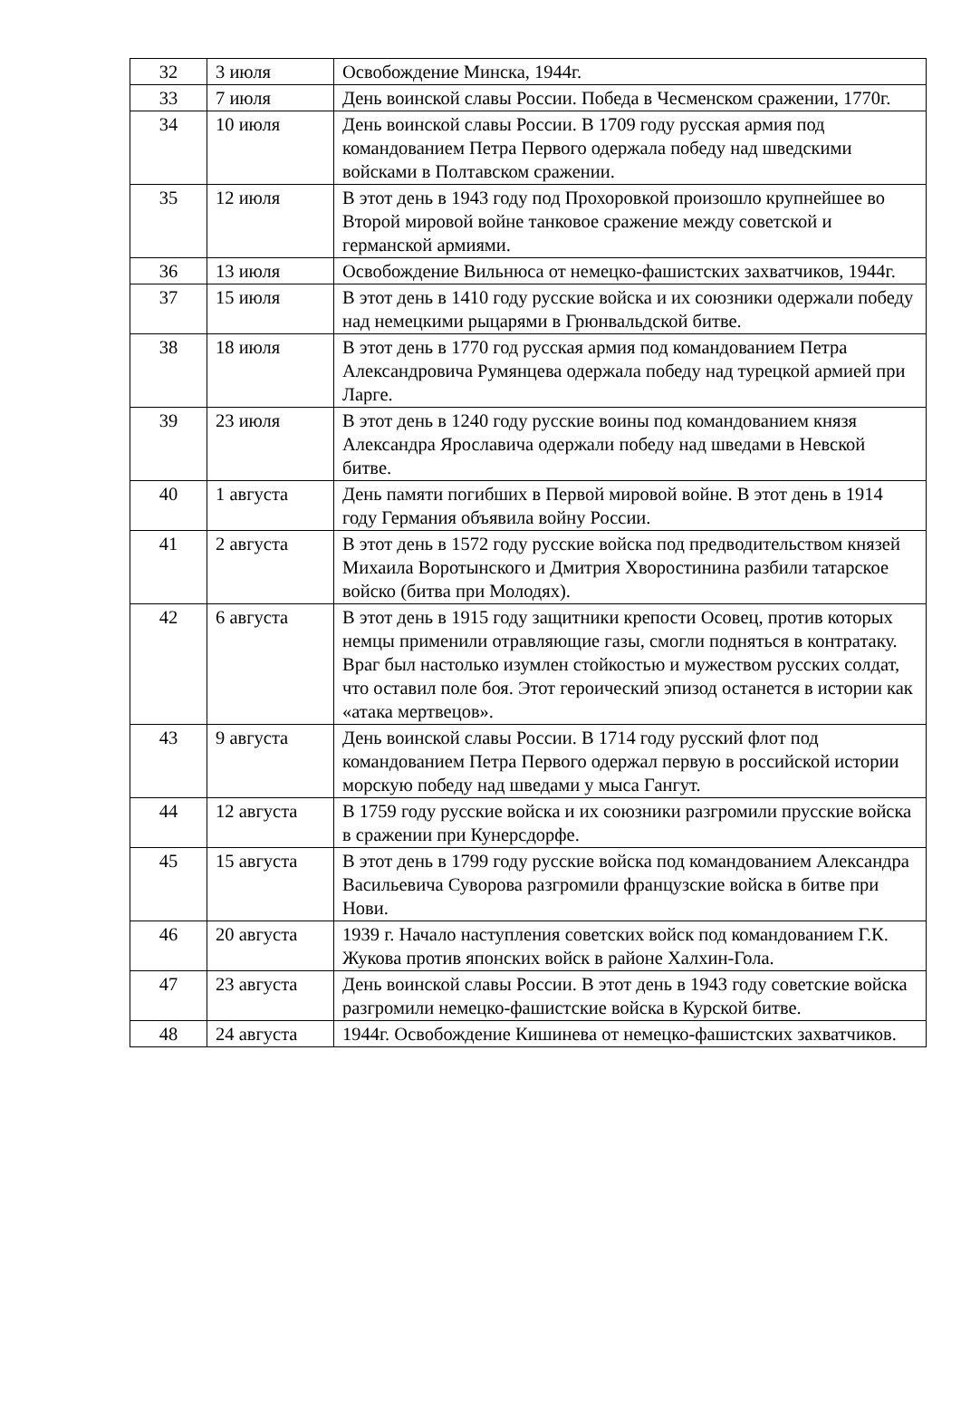| 32 | 3 июля | Освобождение Минска, 1944г. |
| 33 | 7 июля | День воинской славы России. Победа в Чесменском сражении, 1770г. |
| 34 | 10 июля | День воинской славы России. В 1709 году русская армия под командованием Петра Первого одержала победу над шведскими войсками в Полтавском сражении. |
| 35 | 12 июля | В этот день в 1943 году под Прохоровкой произошло крупнейшее во Второй мировой войне танковое сражение между советской и германской армиями. |
| 36 | 13 июля | Освобождение Вильнюса от немецко-фашистских захватчиков, 1944г. |
| 37 | 15 июля | В этот день в 1410 году русские войска и их союзники одержали победу над немецкими рыцарями в Грюнвальдской битве. |
| 38 | 18 июля | В этот день в 1770 год русская армия под командованием Петра Александровича Румянцева одержала победу над турецкой армией при Ларге. |
| 39 | 23 июля | В этот день в 1240 году русские воины под командованием князя Александра Ярославича одержали победу над шведами в Невской битве. |
| 40 | 1 августа | День памяти погибших в Первой мировой войне. В этот день в 1914 году Германия объявила войну России. |
| 41 | 2 августа | В этот день в 1572 году русские войска под предводительством князей Михаила Воротынского и Дмитрия Хворостинина разбили татарское войско (битва при Молодях). |
| 42 | 6 августа | В этот день в 1915 году защитники крепости Осовец, против которых немцы применили отравляющие газы, смогли подняться в контратаку. Враг был настолько изумлен стойкостью и мужеством русских солдат, что оставил поле боя. Этот героический эпизод останется в истории как «атака мертвецов». |
| 43 | 9 августа | День воинской славы России. В 1714 году русский флот под командованием Петра Первого одержал первую в российской истории морскую победу над шведами у мыса Гангут. |
| 44 | 12 августа | В 1759 году русские войска и их союзники разгромили прусские войска в сражении при Кунерсдорфе. |
| 45 | 15 августа | В этот день в 1799 году русские войска под командованием Александра Васильевича Суворова разгромили французские войска в битве при Нови. |
| 46 | 20 августа | 1939 г. Начало наступления советских войск под командованием Г.К. Жукова против японских войск в районе Халхин-Гола. |
| 47 | 23 августа | День воинской славы России. В этот день в 1943 году советские войска разгромили немецко-фашистские войска в Курской битве. |
| 48 | 24 августа | 1944г. Освобождение Кишинева от немецко-фашистских захватчиков. |